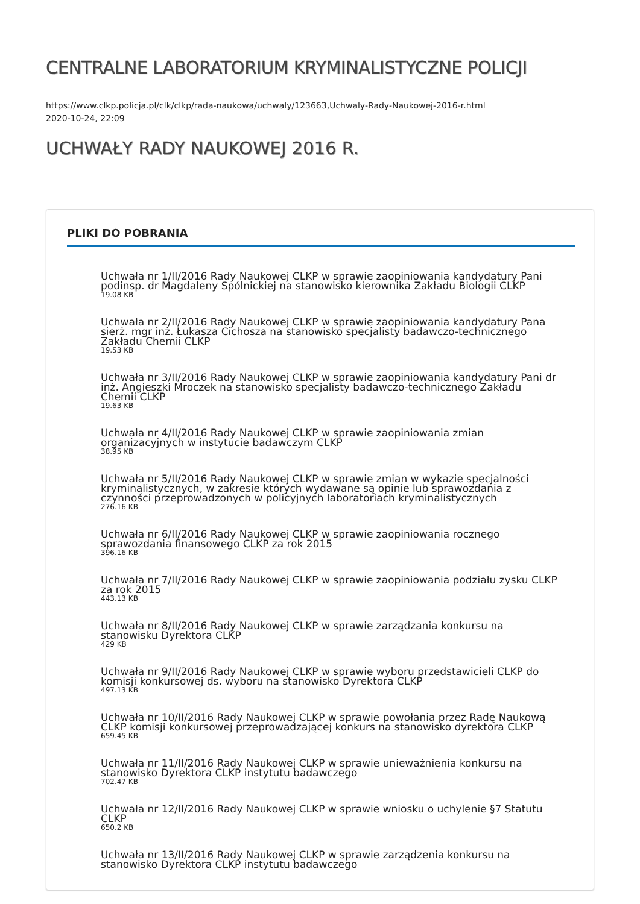CENTRALNE LABORATORIUM KRYMINALISTYCZNE POLICJI
https://www.clkp.policja.pl/clk/clkp/rada-naukowa/uchwaly/123663,Uchwaly-Rady-Naukowej-2016-r.html
2020-10-24, 22:09
UCHWAŁY RADY NAUKOWEJ 2016 R.
PLIKI DO POBRANIA
Uchwała nr 1/II/2016 Rady Naukowej CLKP w sprawie zaopiniowania kandydatury Pani podinsp. dr Magdaleny Spólnickiej na stanowisko kierownika Zakładu Biologii CLKP
19.08 KB
Uchwała nr 2/II/2016 Rady Naukowej CLKP w sprawie zaopiniowania kandydatury Pana sierż. mgr inż. Łukasza Cichosza na stanowisko specjalisty badawczo-technicznego Zakładu Chemii CLKP
19.53 KB
Uchwała nr 3/II/2016 Rady Naukowej CLKP w sprawie zaopiniowania kandydatury Pani dr inż. Angieszki Mroczek na stanowisko specjalisty badawczo-technicznego Zakładu Chemii CLKP
19.63 KB
Uchwała nr 4/II/2016 Rady Naukowej CLKP w sprawie zaopiniowania zmian organizacyjnych w instytucie badawczym CLKP
38.95 KB
Uchwała nr 5/II/2016 Rady Naukowej CLKP w sprawie zmian w wykazie specjalności kryminalistycznych, w zakresie których wydawane są opinie lub sprawozdania z czynności przeprowadzonych w policyjnych laboratoriach kryminalistycznych
276.16 KB
Uchwała nr 6/II/2016 Rady Naukowej CLKP w sprawie zaopiniowania rocznego sprawozdania finansowego CLKP za rok 2015
396.16 KB
Uchwała nr 7/II/2016 Rady Naukowej CLKP w sprawie zaopiniowania podziału zysku CLKP za rok 2015
443.13 KB
Uchwała nr 8/II/2016 Rady Naukowej CLKP w sprawie zarządzania konkursu na stanowisku Dyrektora CLKP
429 KB
Uchwała nr 9/II/2016 Rady Naukowej CLKP w sprawie wyboru przedstawicieli CLKP do komisji konkursowej ds. wyboru na stanowisko Dyrektora CLKP
497.13 KB
Uchwała nr 10/II/2016 Rady Naukowej CLKP w sprawie powołania przez Radę Naukową CLKP komisji konkursowej przeprowadzającej konkurs na stanowisko dyrektora CLKP
659.45 KB
Uchwała nr 11/II/2016 Rady Naukowej CLKP w sprawie unieważnienia konkursu na stanowisko Dyrektora CLKP instytutu badawczego
702.47 KB
Uchwała nr 12/II/2016 Rady Naukowej CLKP w sprawie wniosku o uchylenie §7 Statutu CLKP
650.2 KB
Uchwała nr 13/II/2016 Rady Naukowej CLKP w sprawie zarządzenia konkursu na stanowisko Dyrektora CLKP instytutu badawczego